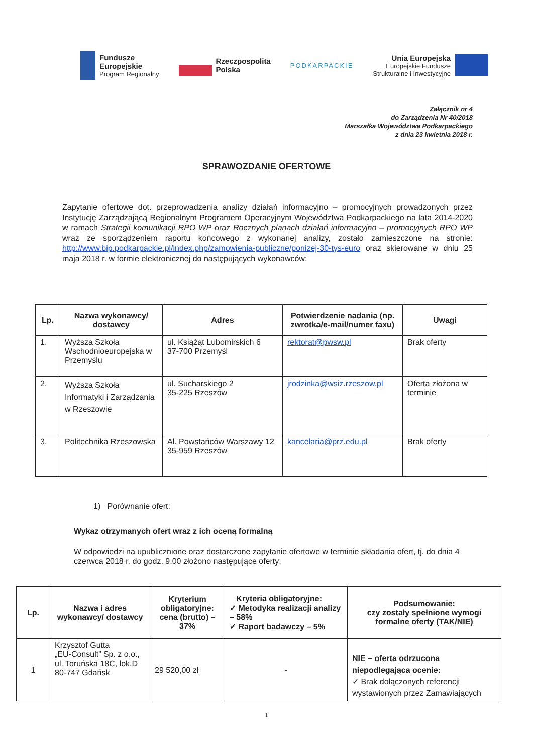Fundusze
Europejskie
Program Regionalny
Rzeczpospolita
Polska
PODKARPACKIE
Unia Europejska
Europejskie Fundusze
Strukturalne i Inwestycyjne
Załącznik nr 4
do Zarządzenia Nr 40/2018
Marszałka Województwa Podkarpackiego
z dnia 23 kwietnia 2018 r.
SPRAWOZDANIE OFERTOWE
Zapytanie ofertowe dot. przeprowadzenia analizy działań informacyjno – promocyjnych prowadzonych przez Instytucję Zarządzającą Regionalnym Programem Operacyjnym Województwa Podkarpackiego na lata 2014-2020 w ramach Strategii komunikacji RPO WP oraz Rocznych planach działań informacyjno – promocyjnych RPO WP wraz ze sporządzeniem raportu końcowego z wykonanej analizy, zostało zamieszczone na stronie: http://www.bip.podkarpackie.pl/index.php/zamowienia-publiczne/ponizej-30-tys-euro oraz skierowane w dniu 25 maja 2018 r. w formie elektronicznej do następujących wykonawców:
| Lp. | Nazwa wykonawcy/ dostawcy | Adres | Potwierdzenie nadania (np. zwrotka/e-mail/numer faxu) | Uwagi |
| --- | --- | --- | --- | --- |
| 1. | Wyższa Szkoła Wschodnioeuropejska w Przemyślu | ul. Książąt Lubomirskich 6 37-700 Przemyśl | rektorat@pwsw.pl | Brak oferty |
| 2. | Wyższa Szkoła Informatyki i Zarządzania w Rzeszowie | ul. Sucharskiego 2 35-225 Rzeszów | jrodzinka@wsiz.rzeszow.pl | Oferta złożona w terminie |
| 3. | Politechnika Rzeszowska | Al. Powstańców Warszawy 12 35-959 Rzeszów | kancelaria@prz.edu.pl | Brak oferty |
1) Porównanie ofert:
Wykaz otrzymanych ofert wraz z ich oceną formalną
W odpowiedzi na upublicznione oraz dostarczone zapytanie ofertowe w terminie składania ofert, tj. do dnia 4 czerwca 2018 r. do godz. 9.00 złożono następujące oferty:
| Lp. | Nazwa i adres wykonawcy/ dostawcy | Kryterium obligatoryjne: cena (brutto) – 37% | Kryteria obligatoryjne: ✓ Metodyka realizacji analizy – 58% ✓ Raport badawczy – 5% | Podsumowanie: czy zostały spełnione wymogi formalne oferty (TAK/NIE) |
| --- | --- | --- | --- | --- |
| 1 | Krzysztof Gutta „EU-Consult” Sp. z o.o., ul. Toruńska 18C, lok.D 80-747 Gdańsk | 29 520,00 zł | - | NIE – oferta odrzucona niepodlegająca ocenie: ✓ Brak dołączonych referencji wystawionych przez Zamawiających |
1